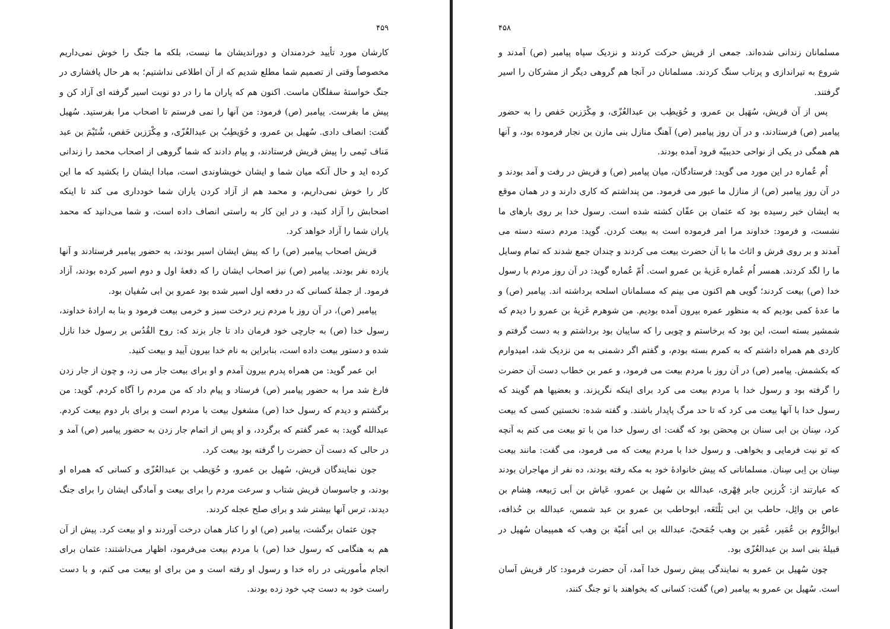۴۵۸
مسلمانان زندانی شده‌اند. جمعی از قریش حرکت کردند و نزدیک سپاه پیامبر (ص) آمدند و شروع به تیراندازی و پرتاب سنگ کردند. مسلمانان در آنجا هم گروهی دیگر از مشرکان را اسیر گرفتند.
پس از آن قریش، سُهَیل بن عمرو، و حُوَیطِب بن عبدالعُزّی، و مِکْرَزبن حَفص را به حضور پیامبر (ص) فرستادند، و در آن روز پیامبر (ص) آهنگ منازل بنی مازن بن نجار فرموده بود، و آنها هم همگی در یکی از نواحی حدیبیّه فرود آمده بودند.
اُم عُماره در این مورد می گوید: فرستادگان، میان پیامبر (ص) و قریش در رفت و آمد بودند و در آن روز پیامبر (ص) از منازل ما عبور می فرمود. من پنداشتم که کاری دارند و در همان موقع به ایشان خبر رسیده بود که عثمان بن عفّان کشته شده است. رسول خدا بر روی بارهای ما نشست، و فرمود: خداوند مرا امر فرموده است به بیعت کردن. گوید: مردم دسته دسته می آمدند و بر روی فرش و اثاث ما با آن حضرت بیعت می کردند و چندان جمع شدند که تمام وسایل ما را لگد کردند. همسر اُم عُماره غَزیهٔ بن عمرو است. اُمّ عُماره گوید: در آن روز مردم با رسول خدا (ص) بیعت کردند؛ گویی هم اکنون می بینم که مسلمانان اسلحه برداشته اند. پیامبر (ص) و ما عدهٔ کمی بودیم که به منظور عمره بیرون آمده بودیم. من شوهرم غَزیهٔ بن عمرو را دیدم که شمشیر بسته است، این بود که برخاستم و چوبی را که سایبان بود برداشتم و به دست گرفتم و کاردی هم همراه داشتم که به کمرم بسته بودم، و گفتم اگر دشمنی به من نزدیک شد، امیدوارم که بکشمش. پیامبر (ص) در آن روز با مردم بیعت می فرمود، و عمر بن خطاب دست آن حضرت را گرفته بود و رسول خدا با مردم بیعت می کرد برای اینکه نگریزند. و بعضیها هم گویند که رسول خدا با آنها بیعت می کرد که تا حد مرگ پایدار باشند. و گفته شده: نخستین کسی که بیعت کرد، سِنان بن ابی سنان بن مِحصَن بود که گفت: ای رسول خدا من با تو بیعت می کنم به آنچه که تو نیت فرمایی و بخواهی. و رسول خدا با مردم بیعت که می فرمود، می گفت: مانند بیعت سِنان بن اِبی سِنان. مسلمانانی که پیش خانوادهٔ خود به مکه رفته بودند، ده نفر از مهاجران بودند که عبارتند از: کُرزبن جابر فِهْری، عبدالله بن سُهیل بن عمرو، عَیاش بن اَبی رَبیعه، هِشام بن عاص بن وائِل، حاطب بن ابی بَلْتَعَه، ابوحاطب بن عمرو بن عبد شمس، عبدالله بن حُذافه، ابوالرُّوم بن عُمَیر، عُمَیر بن وهب جُمَحیّ، عبدالله بن ابی اُمَیّة بن وهب که همپیمان سُهیل در قبیلهٔ بنی اسد بن عبدالعُزّی بود.
چون سُهیل بن عمرو به نمایندگی پیش رسول خدا آمد، آن حضرت فرمود: کار قریش آسان است. سُهیل بن عمرو به پیامبر (ص) گفت: کسانی که بخواهند با تو جنگ کنند،
۴۵۹
کارشان مورد تأیید خردمندان و دوراندیشان ما نیست، بلکه ما جنگ را خوش نمی‌داریم مخصوصاً وقتی از تصمیم شما مطلع شدیم که از آن اطلاعی نداشتیم؛ به هر حال پافشاری در جنگ خواستهٔ سفلگان ماست. اکنون هم که یاران ما را در دو نوبت اسیر گرفته ای آزاد کن و پیش ما بفرست. پیامبر (ص) فرمود: من آنها را نمی فرستم تا اصحاب مرا بفرستید. سُهیل گفت: انصاف دادی. سُهیل بن عمرو، و حُوَیطِبُ بن عبدالعُزّی، و مِکْرَزبن حَفص، شُتَیْمَ بن عبد مَناف تَیمی را پیش قریش فرستادند، و پیام دادند که شما گروهی از اصحاب محمد را زندانی کرده اید و حال آنکه میان شما و ایشان خویشاوندی است، مبادا ایشان را بکشید که ما این کار را خوش نمی‌داریم، و محمد هم از آزاد کردن یاران شما خودداری می کند تا اینکه اصحابش را آزاد کنید، و در این کار به راستی انصاف داده است، و شما می‌دانید که محمد یاران شما را آزاد خواهد کرد.
قریش اصحاب پیامبر (ص) را که پیش ایشان اسیر بودند، به حضور پیامبر فرستادند و آنها یازده نفر بودند. پیامبر (ص) نیز اصحاب ایشان را که دفعهٔ اول و دوم اسیر کرده بودند، آزاد فرمود. از جملهٔ کسانی که در دفعه اول اسیر شده بود عمرو بن ابی سُفیان بود.
پیامبر (ص)، در آن روز با مردم زیر درخت سبز و خرمی بیعت فرمود و بنا به ارادهٔ خداوند، رسول خدا (ص) به جارچی خود فرمان داد تا جار بزند که: روح القُدُس بر رسول خدا نازل شده و دستور بیعت داده است، بنابراین به نام خدا بیرون آیید و بیعت کنید.
ابن عمر گوید: من همراه پدرم بیرون آمدم و او برای بیعت جار می زد، و چون از جار زدن فارغ شد مرا به حضور پیامبر (ص) فرستاد و پیام داد که من مردم را آگاه کردم. گوید: من برگشتم و دیدم که رسول خدا (ص) مشغول بیعت با مردم است و برای بار دوم بیعت کردم. عبدالله گوید: به عمر گفتم که برگردد، و او پس از اتمام جار زدن به حضور پیامبر (ص) آمد و در حالی که دست آن حضرت را گرفته بود بیعت کرد.
جون نمایندگان قریش، سُهیل بن عمرو، و حُوَیطب بن عبدالعُزّی و کسانی که همراه او بودند، و جاسوسان قریش شتاب و سرعت مردم را برای بیعت و آمادگی ایشان را برای جنگ دیدند، ترس آنها بیشتر شد و برای صلح عجله کردند.
چون عثمان برگشت، پیامبر (ص) او را کنار همان درخت آوردند و او بیعت کرد. پیش از آن هم به هنگامی که رسول خدا (ص) با مردم بیعت می‌فرمود، اظهار می‌داشتند: عثمان برای انجام مأموریتی در راه خدا و رسول او رفته است و من برای او بیعت می کنم، و با دست راست خود به دست چپ خود زده بودند.